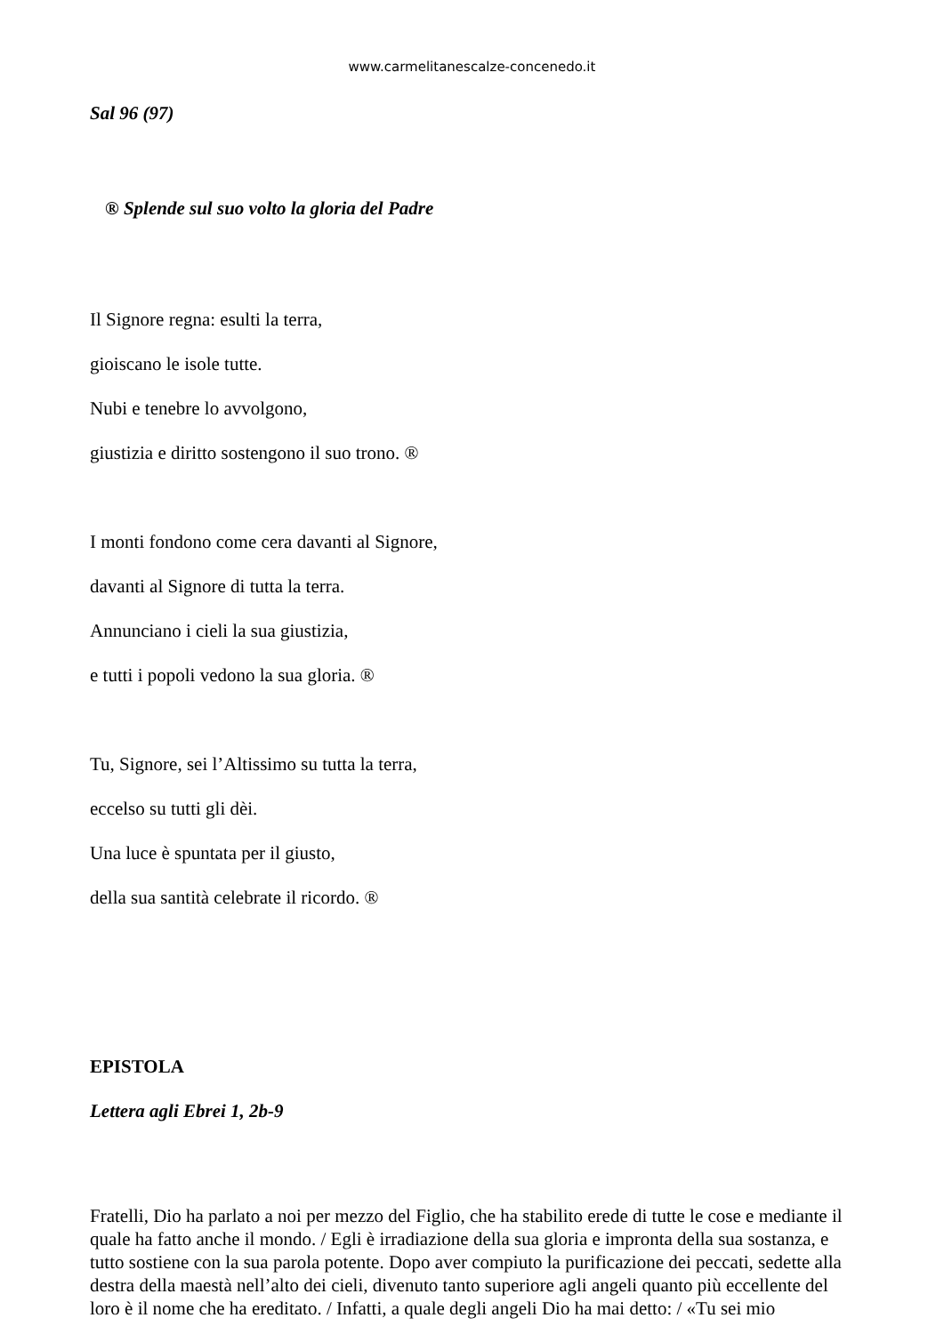www.carmelitanescalze-concenedo.it
Sal 96 (97)
® Splende sul suo volto la gloria del Padre
Il Signore regna: esulti la terra,
gioiscano le isole tutte.
Nubi e tenebre lo avvolgono,
giustizia e diritto sostengono il suo trono. ®
I monti fondono come cera davanti al Signore,
davanti al Signore di tutta la terra.
Annunciano i cieli la sua giustizia,
e tutti i popoli vedono la sua gloria. ®
Tu, Signore, sei l’Altissimo su tutta la terra,
eccelso su tutti gli dèi.
Una luce è spuntata per il giusto,
della sua santità celebrate il ricordo. ®
EPISTOLA
Lettera agli Ebrei 1, 2b-9
Fratelli, Dio ha parlato a noi per mezzo del Figlio, che ha stabilito erede di tutte le cose e mediante il quale ha fatto anche il mondo. / Egli è irradiazione della sua gloria e impronta della sua sostanza, e tutto sostiene con la sua parola potente. Dopo aver compiuto la purificazione dei peccati, sedette alla destra della maestà nell’alto dei cieli, divenuto tanto superiore agli angeli quanto più eccellente del loro è il nome che ha ereditato. / Infatti, a quale degli angeli Dio ha mai detto: / «Tu sei mio